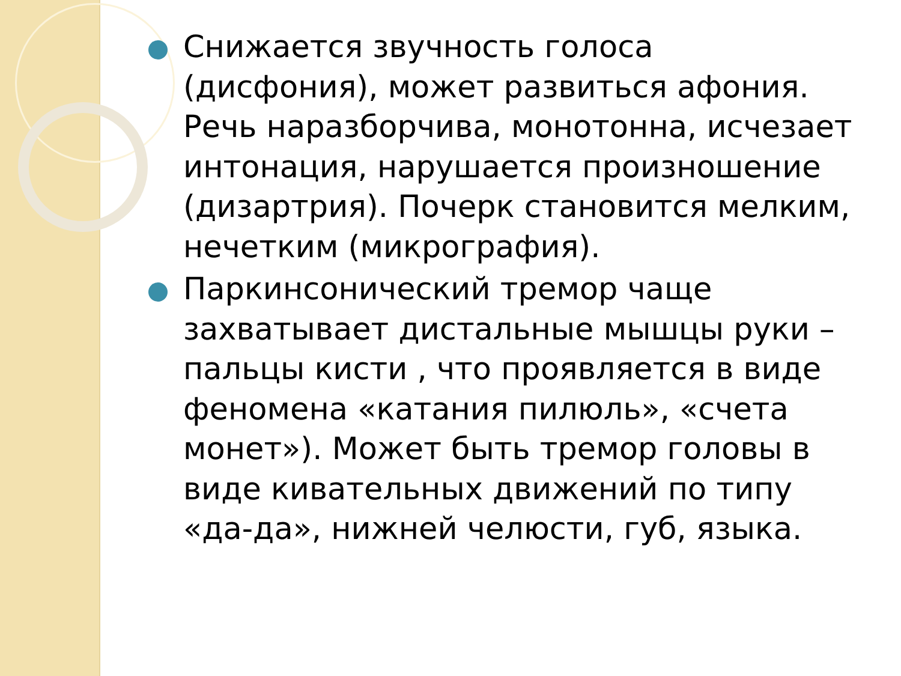Снижается звучность голоса (дисфония), может развиться афония. Речь наразборчива, монотонна, исчезает интонация, нарушается произношение (дизартрия). Почерк становится мелким, нечетким (микрография).
Паркинсонический тремор чаще захватывает дистальные мышцы руки – пальцы кисти , что проявляется в виде феномена «катания пилюль», «счета монет»). Может быть тремор головы в виде кивательных движений по типу «да-да», нижней челюсти, губ, языка.